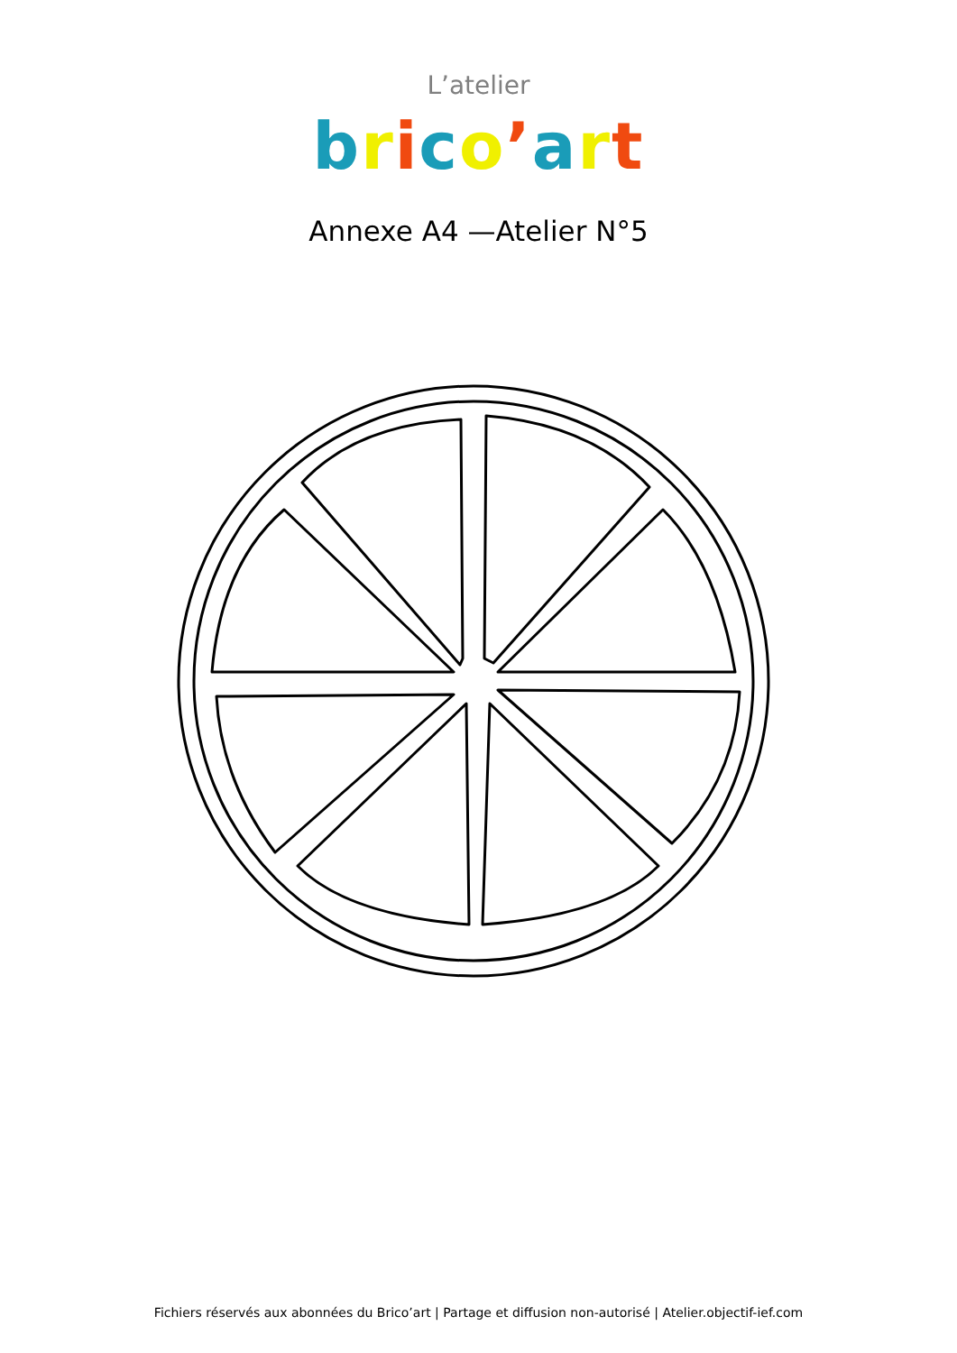L’atelier
brico’art
Annexe A4 —Atelier N°5
Fichiers réservés aux abonnées du Brico’art | Partage et diffusion non-autorisé | Atelier.objectif-ief.com